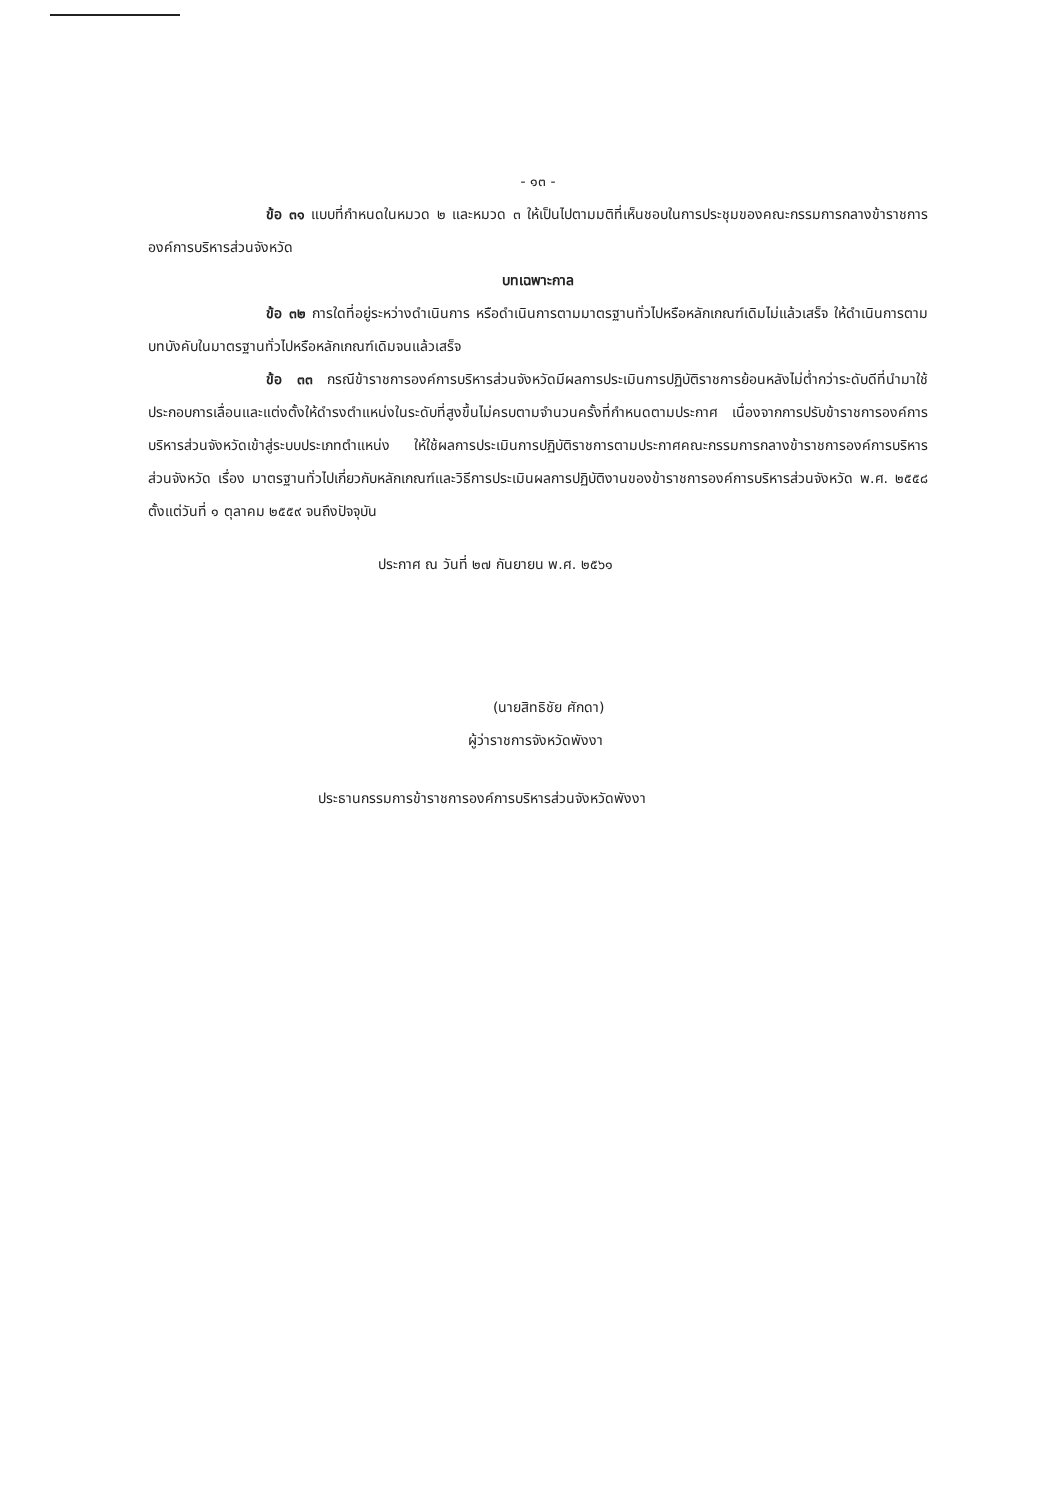- ๑๓ -
ข้อ ๓๑ แบบที่กำหนดในหมวด ๒ และหมวด ๓ ให้เป็นไปตามมติที่เห็นชอบในการประชุมของคณะกรรมการกลางข้าราชการองค์การบริหารส่วนจังหวัด
บทเฉพาะกาล
ข้อ ๓๒ การใดที่อยู่ระหว่างดำเนินการ หรือดำเนินการตามมาตรฐานทั่วไปหรือหลักเกณฑ์เดิมไม่แล้วเสร็จ ให้ดำเนินการตามบทบังคับในมาตรฐานทั่วไปหรือหลักเกณฑ์เดิมจนแล้วเสร็จ
ข้อ ๓๓ กรณีข้าราชการองค์การบริหารส่วนจังหวัดมีผลการประเมินการปฏิบัติราชการย้อนหลังไม่ต่ำกว่าระดับดีที่นำมาใช้ประกอบการเลื่อนและแต่งตั้งให้ดำรงตำแหน่งในระดับที่สูงขึ้นไม่ครบตามจำนวนครั้งที่กำหนดตามประกาศ เนื่องจากการปรับข้าราชการองค์การบริหารส่วนจังหวัดเข้าสู่ระบบประเภทตำแหน่ง ให้ใช้ผลการประเมินการปฏิบัติราชการตามประกาศคณะกรรมการกลางข้าราชการองค์การบริหารส่วนจังหวัด เรื่อง มาตรฐานทั่วไปเกี่ยวกับหลักเกณฑ์และวิธีการประเมินผลการปฏิบัติงานของข้าราชการองค์การบริหารส่วนจังหวัด พ.ศ. ๒๕๕๘ ตั้งแต่วันที่ ๑ ตุลาคม ๒๕๕๙ จนถึงปัจจุบัน
ประกาศ ณ วันที่ ๒๗ กันยายน พ.ศ. ๒๕๖๑
(นายสิทธิชัย ศักดา)
ผู้ว่าราชการจังหวัดพังงา
ประธานกรรมการข้าราชการองค์การบริหารส่วนจังหวัดพังงา